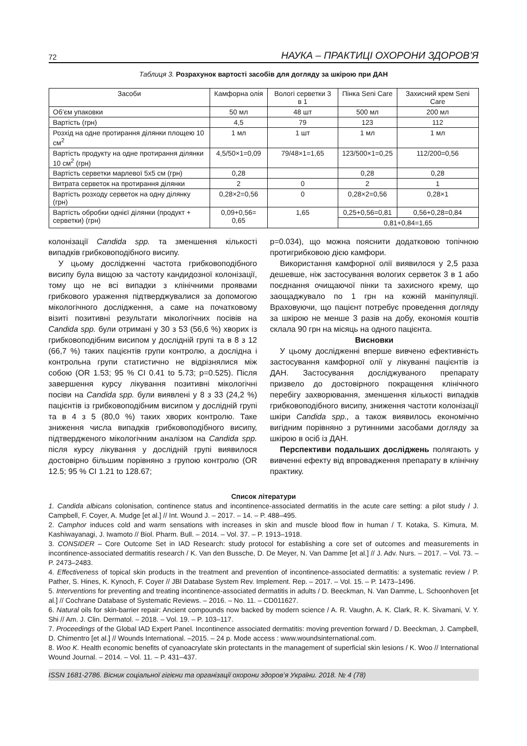72 НАУКА – ПРАКТИЦІ ОХОРОНИ ЗДОРОВ’Я
Таблиця 3. Розрахунок вартості засобів для догляду за шкірою при ДАН
| Засоби | Камфорна олія | Вологі серветки 3 в 1 | Пінка Seni Care | Захисний крем Seni Care |
| --- | --- | --- | --- | --- |
| Об’єм упаковки | 50 мл | 48 шт | 500 мл | 200 мл |
| Вартість (грн) | 4,5 | 79 | 123 | 112 |
| Розхід на одне протирання ділянки площею 10 см<sup>2</sup> | 1 мл | 1 шт | 1 мл | 1 мл |
| Вартість продукту на одне протирання ділянки 10 см<sup>2</sup> (грн) | 4,5/50×1=0,09 | 79/48×1=1,65 | 123/500×1=0,25 | 112/200=0,56 |
| Вартість серветки марлевої 5х5 см (грн) | 0,28 | | 0,28 | 0,28 |
| Витрата серветок на протирання ділянки | 2 | 0 | 2 | 1 |
| Вартість розходу серветок на одну ділянку (грн) | 0,28×2=0,56 | 0 | 0,28×2=0,56 | 0,28×1 |
| Вартість обробки однієї ділянки (продукт + серветки) (грн) | 0,09+0,56= 0,65 | 1,65 | 0,25+0,56=0,81 | 0,56+0,28=0,84 |
| | | | 0,81+0,84=1,65 | |
колонізації Candida spp. та зменшення кількості випадків грибковоподібного висипу.
У цьому дослідженні частота грибковоподібного висипу була вищою за частоту кандидозної колонізації, тому що не всі випадки з клінічними проявами грибкового ураження підтверджувалися за допомогою мікологічного дослідження, а саме на початковому візиті позитивні результати мікологічних посівів на Candida spp. були отримані у 30 з 53 (56,6 %) хворих із грибковоподібним висипом у дослідній групі та в 8 з 12 (66,7 %) таких пацієнтів групи контролю, а дослідна і контрольна групи статистично не відрізнялися між собою (OR 1.53; 95 % CI 0.41 to 5.73; p=0.525). Після завершення курсу лікування позитивні мікологічні посіви на Candida spp. були виявлені у 8 з 33 (24,2 %) пацієнтів із грибковоподібним висипом у дослідній групі та в 4 з 5 (80,0 %) таких хворих контролю. Таке зниження числа випадків грибковоподібного висипу, підтвердженого мікологічним аналізом на Candida spp. після курсу лікування у дослідній групі виявилося достовірно більшим порівняно з групою контролю (OR 12.5; 95 % CI 1.21 to 128.67;
p=0.034), що можна пояснити додатковою топічною протигрибковою дією камфори.
Використання камфорної олії виявилося у 2,5 раза дешевше, ніж застосування вологих серветок 3 в 1 або поєднання очищаючої пінки та захисного крему, що заощаджувало по 1 грн на кожній маніпуляції. Враховуючи, що пацієнт потребує проведення догляду за шкірою не менше 3 разів на добу, економія коштів склала 90 грн на місяць на одного пацієнта.
Висновки
У цьому дослідженні вперше вивчено ефективність застосування камфорної олії у лікуванні пацієнтів із ДАН. Застосування досліджуваного препарату призвело до достовірного покращення клінічного перебігу захворювання, зменшення кількості випадків грибковоподібного висипу, зниження частоти колонізації шкіри Candida spp., а також виявилось економічно вигідним порівняно з рутинними засобами догляду за шкірою в осіб із ДАН.
Перспективи подальших досліджень полягають у вивченні ефекту від впровадження препарату в клінічну практику.
Список літератури
1. Candida albicans colonisation, continence status and incontinence-associated dermatitis in the acute care setting: a pilot study / J. Campbell, F. Coyer, A. Mudge [et al.] // Int. Wound J. – 2017. – 14. – P. 488–495.
2. Camphor induces cold and warm sensations with increases in skin and muscle blood flow in human / T. Kotaka, S. Kimura, M. Kashiwayanagi, J. Iwamoto // Biol. Pharm. Bull. – 2014. – Vol. 37. – P. 1913–1918.
3. CONSIDER – Core Outcome Set in IAD Research: study protocol for establishing a core set of outcomes and measurements in incontinence-associated dermatitis research / K. Van den Bussche, D. De Meyer, N. Van Damme [et al.] // J. Adv. Nurs. – 2017. – Vol. 73. – P. 2473–2483.
4. Effectiveness of topical skin products in the treatment and prevention of incontinence-associated dermatitis: a systematic review / P. Pather, S. Hines, K. Kynoch, F. Coyer // JBI Database System Rev. Implement. Rep. – 2017. – Vol. 15. – P. 1473–1496.
5. Interventions for preventing and treating incontinence-associated dermatitis in adults / D. Beeckman, N. Van Damme, L. Schoonhoven [et al.] // Cochrane Database of Systematic Reviews. – 2016. – No. 11. – CD011627.
6. Natural oils for skin-barrier repair: Ancient compounds now backed by modern science / A. R. Vaughn, A. K. Clark, R. K. Sivamani, V. Y. Shi // Am. J. Clin. Dermatol. – 2018. – Vol. 19. – P. 103–117.
7. Proceedings of the Global IAD Expert Panel. Incontinence associated dermatitis: moving prevention forward / D. Beeckman, J. Campbell, D. Chimentro [et al.] // Wounds International. –2015. – 24 p. Mode access : www.woundsinternational.com.
8. Woo K. Health economic benefits of cyanoacrylate skin protectants in the management of superficial skin lesions / K. Woo // International Wound Journal. – 2014. – Vol. 11. – P. 431–437.
ISSN 1681-2786. Вісник соціальної гігієни та організації охорони здоров’я України. 2018. № 4 (78)